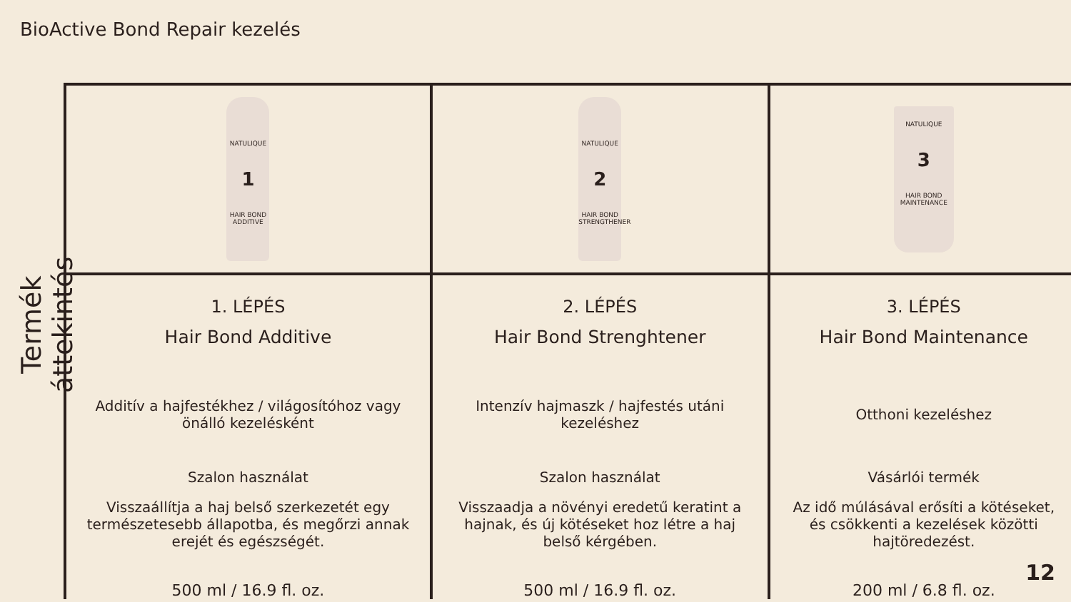BioActive Bond Repair kezelés
Termék áttekintés
| NATULIQUE 1 HAIR BOND ADDITIVE | NATULIQUE 2 HAIR BOND STRENGTHENER | NATULIQUE 3 HAIR BOND MAINTENANCE |
| 1. LÉPÉS Hair Bond Additive Additív a hajfestékhez / világosítóhoz vagy önálló kezelésként Szalon használat Visszaállítja a haj belső szerkezetét egy természetesebb állapotba, és megőrzi annak erejét és egészségét. 500 ml / 16.9 fl. oz. | 2. LÉPÉS Hair Bond Strenghtener Intenzív hajmaszk / hajfestés utáni kezeléshez Szalon használat Visszaadja a növényi eredetű keratint a hajnak, és új kötéseket hoz létre a haj belső kérgében. 500 ml / 16.9 fl. oz. | 3. LÉPÉS Hair Bond Maintenance Otthoni kezeléshez Vásárlói termék Az idő múlásával erősíti a kötéseket, és csökkenti a kezelések közötti hajtöredezést. 200 ml / 6.8 fl. oz. |
12